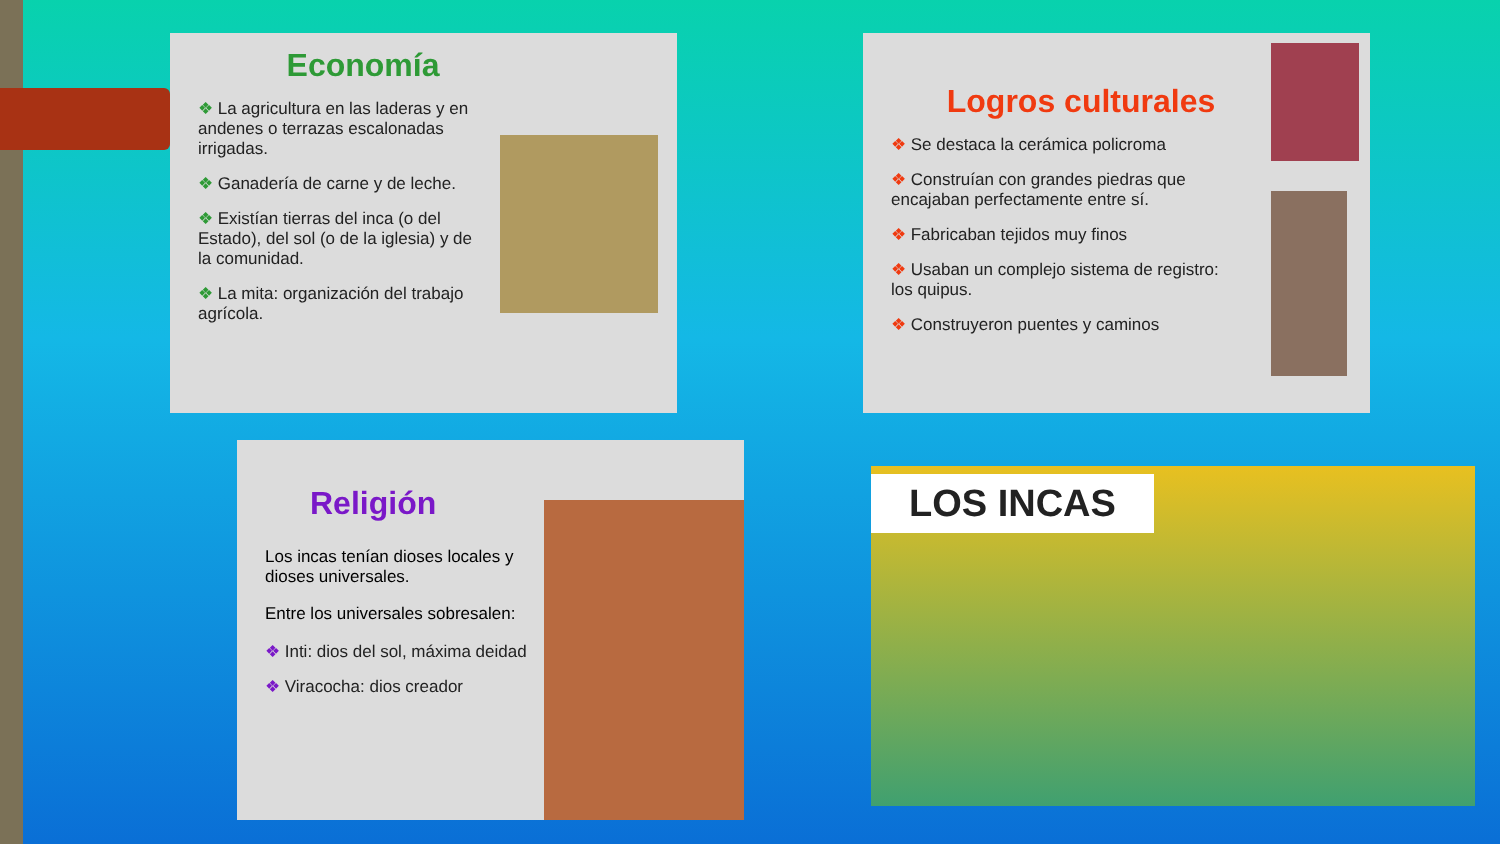Economía
❖ La agricultura en las laderas y en andenes o terrazas escalonadas irrigadas.
❖ Ganadería de carne y de leche.
❖ Existían tierras del inca (o del Estado), del sol (o de la iglesia) y de la comunidad.
❖ La mita: organización del trabajo agrícola.
Logros culturales
❖ Se destaca la cerámica policroma
❖ Construían con grandes piedras que encajaban perfectamente entre sí.
❖ Fabricaban tejidos muy finos
❖ Usaban un complejo sistema de registro: los quipus.
❖ Construyeron puentes y caminos
Religión
Los incas tenían dioses locales y dioses universales.
Entre los universales sobresalen:
❖ Inti: dios del sol, máxima deidad
❖ Viracocha: dios creador
LOS INCAS